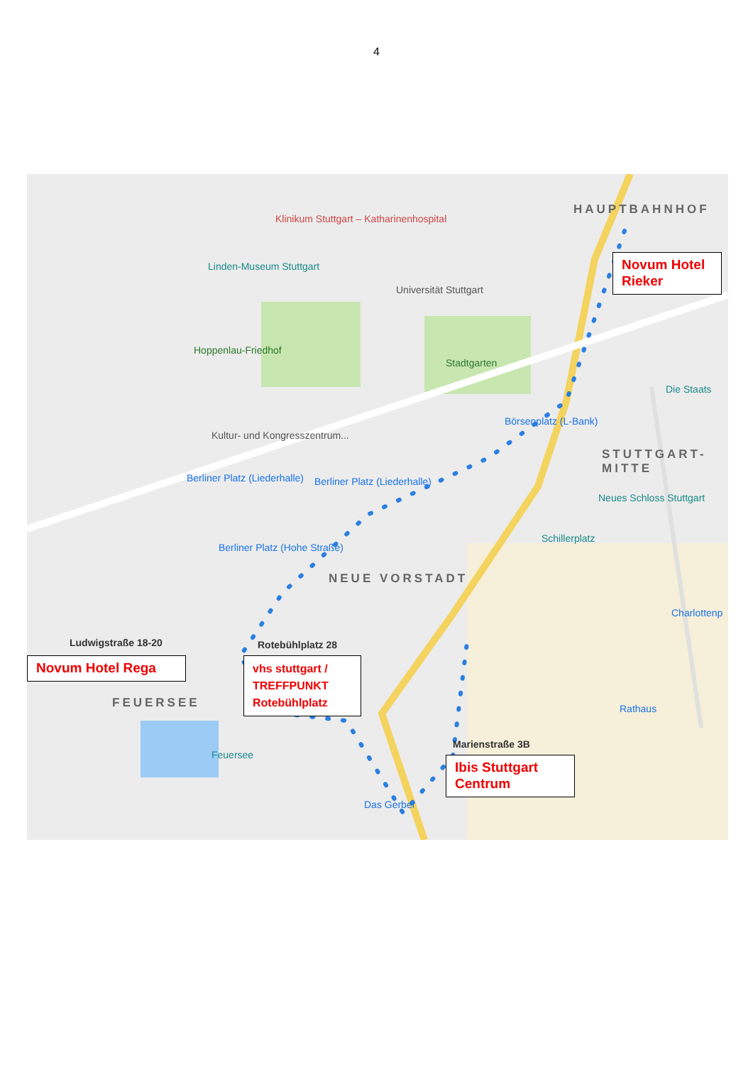4
HAUPTBAHNHOF
STUTTGART-MITTE
NEUE VORSTADT
FEUERSEE
Klinikum Stuttgart – Katharinenhospital
Linden-Museum Stuttgart
Universität Stuttgart
Hoppenlau-Friedhof
Stadtgarten
Kultur- und Kongresszentrum...
Berliner Platz (Liederhalle) Berliner Platz (Liederhalle)
Berliner Platz (Hohe Straße)
Börsenplatz (L-Bank)
Neues Schloss Stuttgart
Schillerplatz
Die Staats
Charlottenp
Rathaus
Feuersee
Das Gerber
Ludwigstraße 18-20 Rotebühlplatz 28
Marienstraße 3B
Novum Hotel Rieker
Novum Hotel Rega
vhs stuttgart / TREFFPUNKT Rotebühlplatz
Ibis Stuttgart Centrum